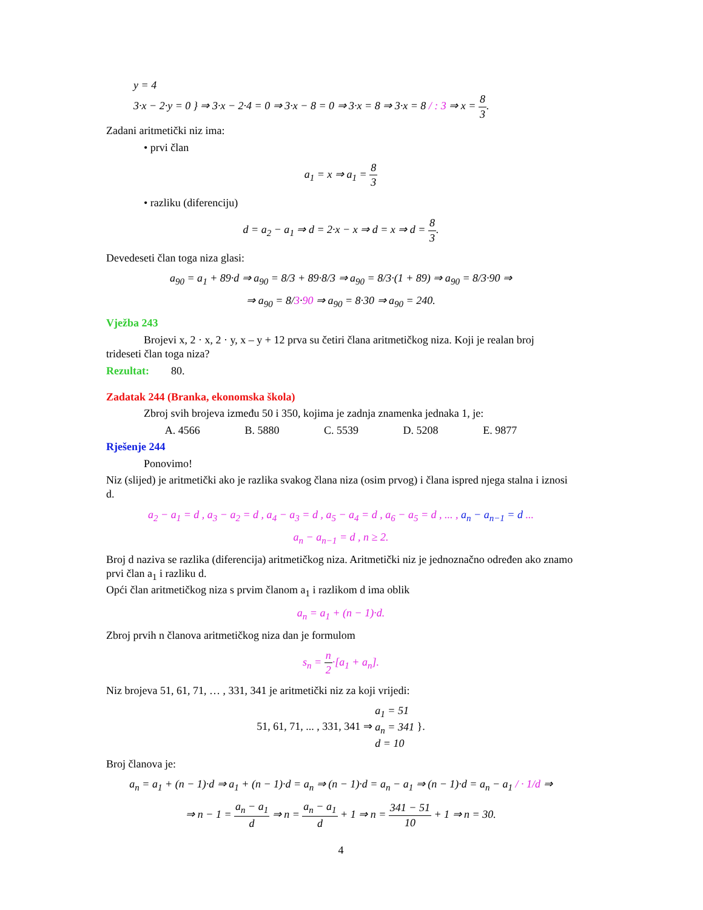y = 4
3·x − 2·y = 0 } ⇒ 3·x − 2·4 = 0 ⇒ 3·x − 8 = 0 ⇒ 3·x = 8 ⇒ 3·x = 8 / : 3 ⇒ x = 8 3.
Zadani aritmetički niz ima:
• prvi član
a<sub>1</sub> = x ⇒ a<sub>1</sub> = 8 3
• razliku (diferenciju)
d = a<sub>2</sub> − a<sub>1</sub> ⇒ d = 2·x − x ⇒ d = x ⇒ d = 8 3.
Devedeseti član toga niza glasi:
a<sub>90</sub> = a<sub>1</sub> + 89·d ⇒ a<sub>90</sub> = 8/3 + 89·8/3 ⇒ a<sub>90</sub> = 8/3·(1 + 89) ⇒ a<sub>90</sub> = 8/3·90 ⇒
⇒ a<sub>90</sub> = 8/3·90 ⇒ a<sub>90</sub> = 8·30 ⇒ a<sub>90</sub> = 240.
Vježba 243
Brojevi x, 2 · x, 2 · y, x – y + 12 prva su četiri člana aritmetičkog niza. Koji je realan broj
trideseti član toga niza?
Rezultat: 80.
Zadatak 244 (Branka, ekonomska škola)
Zbroj svih brojeva između 50 i 350, kojima je zadnja znamenka jednaka 1, je:
A. 4566 B. 5880 C. 5539 D. 5208 E. 9877
Rješenje 244
Ponovimo!
Niz (slijed) je aritmetički ako je razlika svakog člana niza (osim prvog) i člana ispred njega stalna i iznosi d.
a<sub>2</sub> − a<sub>1</sub> = d , a<sub>3</sub> − a<sub>2</sub> = d , a<sub>4</sub> − a<sub>3</sub> = d , a<sub>5</sub> − a<sub>4</sub> = d , a<sub>6</sub> − a<sub>5</sub> = d , ... , a<sub>n</sub> − a<sub>n−1</sub> = d ...
a<sub>n</sub> − a<sub>n−1</sub> = d , n ≥ 2.
Broj d naziva se razlika (diferencija) aritmetičkog niza. Aritmetički niz je jednoznačno određen ako znamo prvi član a<sub>1</sub> i razliku d.
Opći član aritmetičkog niza s prvim članom a<sub>1</sub> i razlikom d ima oblik
a<sub>n</sub> = a<sub>1</sub> + (n − 1)·d.
Zbroj prvih n članova aritmetičkog niza dan je formulom
s<sub>n</sub> = n 2·[a<sub>1</sub> + a<sub>n</sub>].
Niz brojeva 51, 61, 71, … , 331, 341 je aritmetički niz za koji vrijedi:
51, 61, 71, ... , 331, 341 ⇒ a<sub>1</sub> = 51
a<sub>n</sub> = 341
d = 10 }.
Broj članova je:
a<sub>n</sub> = a<sub>1</sub> + (n − 1)·d ⇒ a<sub>1</sub> + (n − 1)·d = a<sub>n</sub> ⇒ (n − 1)·d = a<sub>n</sub> − a<sub>1</sub> ⇒ (n − 1)·d = a<sub>n</sub> − a<sub>1</sub> / · 1/d ⇒
⇒ n − 1 = a<sub>n</sub> − a<sub>1</sub> d ⇒ n = a<sub>n</sub> − a<sub>1</sub> d + 1 ⇒ n = 341 − 51 10 + 1 ⇒ n = 30.
4